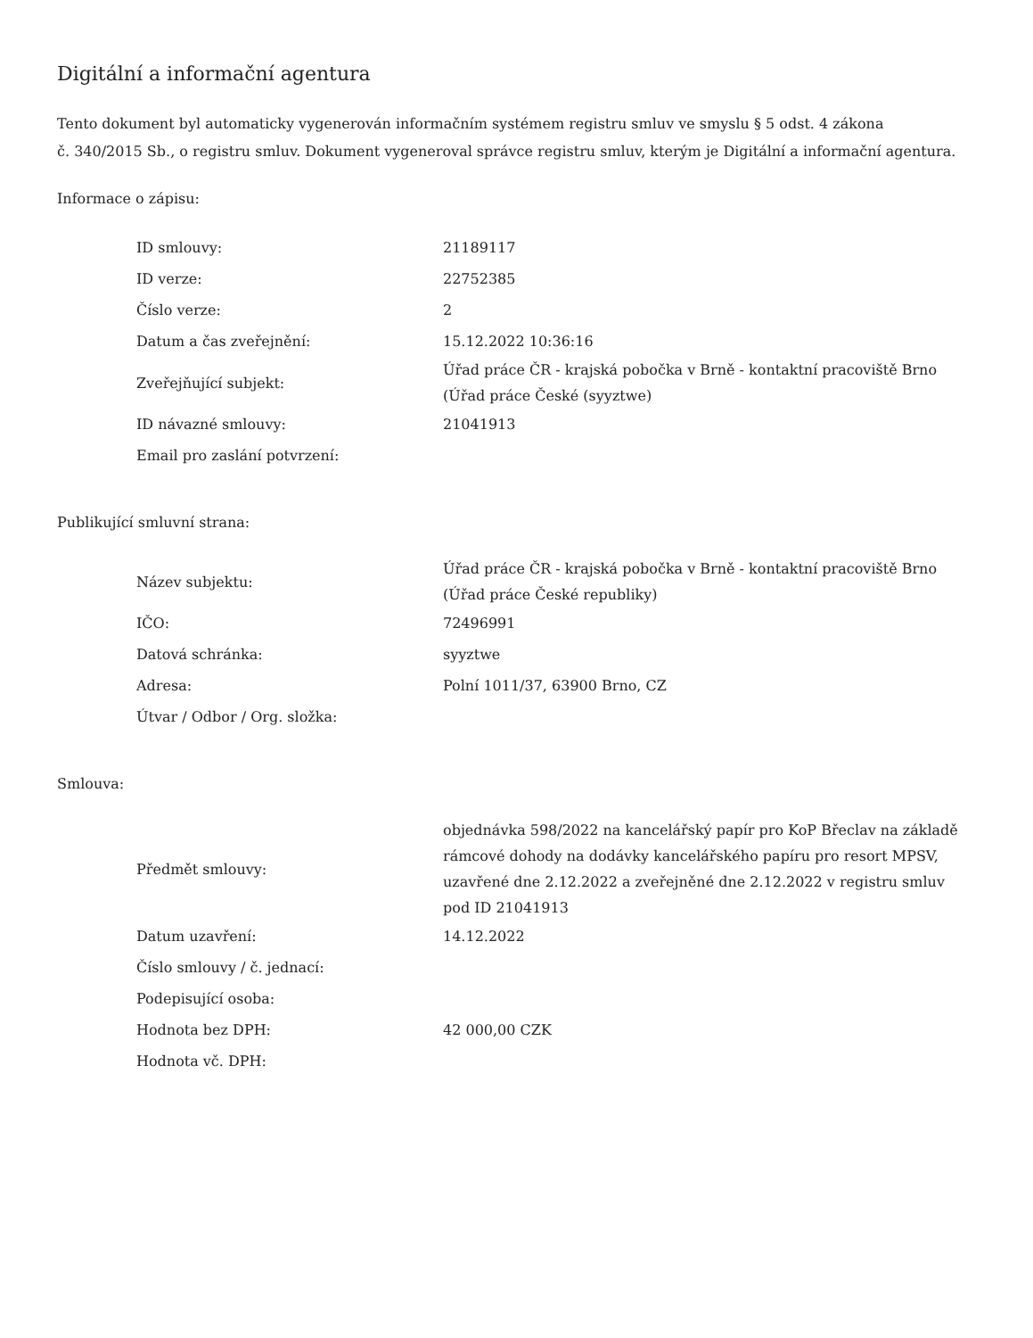Digitální a informační agentura
Tento dokument byl automaticky vygenerován informačním systémem registru smluv ve smyslu § 5 odst. 4 zákona
č. 340/2015 Sb., o registru smluv. Dokument vygeneroval správce registru smluv, kterým je Digitální a informační agentura.
Informace o zápisu:
| ID smlouvy: | 21189117 |
| ID verze: | 22752385 |
| Číslo verze: | 2 |
| Datum a čas zveřejnění: | 15.12.2022 10:36:16 |
| Zveřejňující subjekt: | Úřad práce ČR - krajská pobočka v Brně - kontaktní pracoviště Brno (Úřad práce České (syyztwe) |
| ID návazné smlouvy: | 21041913 |
| Email pro zaslání potvrzení: | |
Publikující smluvní strana:
| Název subjektu: | Úřad práce ČR - krajská pobočka v Brně - kontaktní pracoviště Brno (Úřad práce České republiky) |
| IČO: | 72496991 |
| Datová schránka: | syyztwe |
| Adresa: | Polní 1011/37, 63900 Brno, CZ |
| Útvar / Odbor / Org. složka: | |
Smlouva:
| Předmět smlouvy: | objednávka 598/2022 na kancelářský papír pro KoP Břeclav na základě rámcové dohody na dodávky kancelářského papíru pro resort MPSV, uzavřené dne 2.12.2022 a zveřejněné dne 2.12.2022 v registru smluv pod ID 21041913 |
| Datum uzavření: | 14.12.2022 |
| Číslo smlouvy / č. jednací: | |
| Podepisující osoba: | |
| Hodnota bez DPH: | 42 000,00 CZK |
| Hodnota vč. DPH: | |